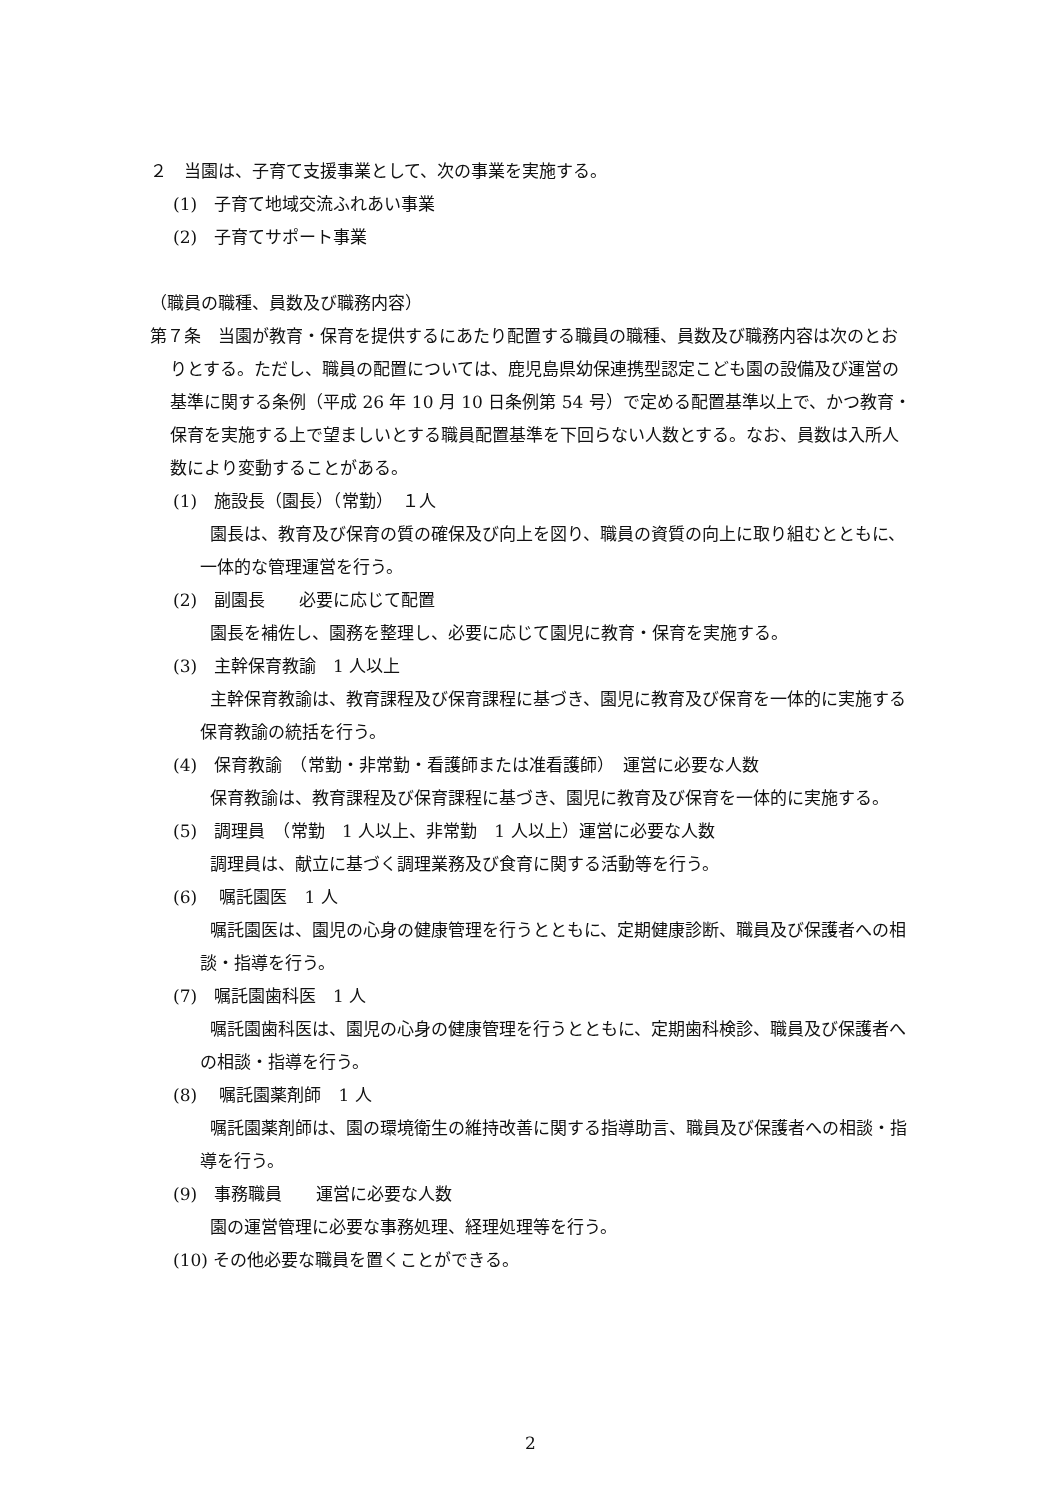２　当園は、子育て支援事業として、次の事業を実施する。
(1)　子育て地域交流ふれあい事業
(2)　子育てサポート事業
（職員の職種、員数及び職務内容）
第７条　当園が教育・保育を提供するにあたり配置する職員の職種、員数及び職務内容は次のとおりとする。ただし、職員の配置については、鹿児島県幼保連携型認定こども園の設備及び運営の基準に関する条例（平成 26 年 10 月 10 日条例第 54 号）で定める配置基準以上で、かつ教育・保育を実施する上で望ましいとする職員配置基準を下回らない人数とする。なお、員数は入所人数により変動することがある。
(1)　施設長（園長）（常勤）　１人
園長は、教育及び保育の質の確保及び向上を図り、職員の資質の向上に取り組むとともに、一体的な管理運営を行う。
(2)　副園長　　必要に応じて配置
園長を補佐し、園務を整理し、必要に応じて園児に教育・保育を実施する。
(3)　主幹保育教諭　1 人以上
主幹保育教諭は、教育課程及び保育課程に基づき、園児に教育及び保育を一体的に実施する保育教諭の統括を行う。
(4)　保育教諭　（常勤・非常勤・看護師または准看護師）　運営に必要な人数
保育教諭は、教育課程及び保育課程に基づき、園児に教育及び保育を一体的に実施する。
(5)　調理員　（常勤　1 人以上、非常勤　1 人以上）運営に必要な人数
調理員は、献立に基づく調理業務及び食育に関する活動等を行う。
(6)　 嘱託園医　1 人
嘱託園医は、園児の心身の健康管理を行うとともに、定期健康診断、職員及び保護者への相談・指導を行う。
(7)　嘱託園歯科医　1 人
嘱託園歯科医は、園児の心身の健康管理を行うとともに、定期歯科検診、職員及び保護者への相談・指導を行う。
(8)　 嘱託園薬剤師　1 人
嘱託園薬剤師は、園の環境衛生の維持改善に関する指導助言、職員及び保護者への相談・指導を行う。
(9)　事務職員　　運営に必要な人数
園の運営管理に必要な事務処理、経理処理等を行う。
(10) その他必要な職員を置くことができる。
2